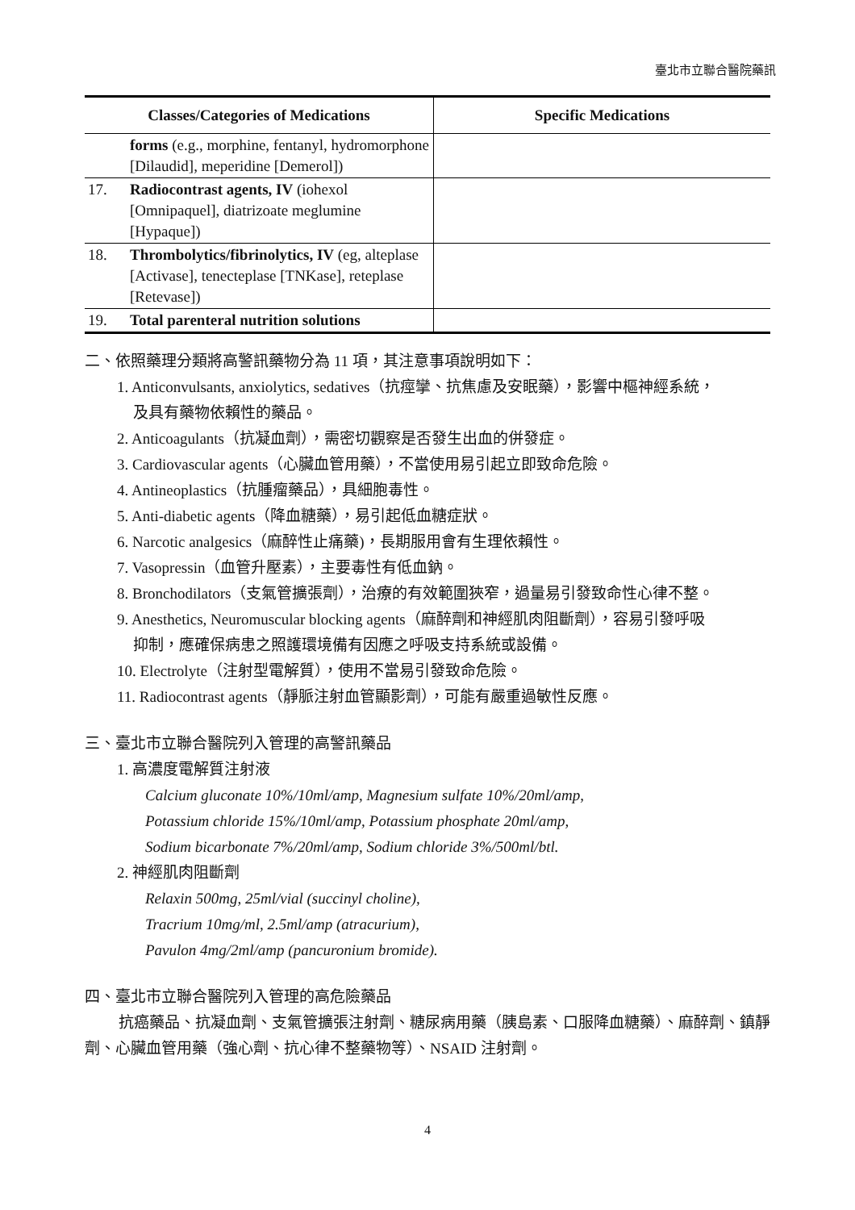臺北市立聯合醫院藥訊
| Classes/Categories of Medications | | Specific Medications |
| --- | --- | --- |
| | forms (e.g., morphine, fentanyl, hydromorphone [Dilaudid], meperidine [Demerol]) | |
| 17. | Radiocontrast agents, IV (iohexol [Omnipaquel], diatrizoate meglumine [Hypaque]) | |
| 18. | Thrombolytics/fibrinolytics, IV (eg, alteplase [Activase], tenecteplase [TNKase], reteplase [Retevase]) | |
| 19. | Total parenteral nutrition solutions | |
二、依照藥理分類將高警訊藥物分為 11 項，其注意事項說明如下：
1. Anticonvulsants, anxiolytics, sedatives（抗痙攣、抗焦慮及安眠藥），影響中樞神經系統，
及具有藥物依賴性的藥品。
2. Anticoagulants（抗凝血劑），需密切觀察是否發生出血的併發症。
3. Cardiovascular agents（心臟血管用藥），不當使用易引起立即致命危險。
4. Antineoplastics（抗腫瘤藥品），具細胞毒性。
5. Anti-diabetic agents（降血糖藥），易引起低血糖症狀。
6. Narcotic analgesics（麻醉性止痛藥)，長期服用會有生理依賴性。
7. Vasopressin（血管升壓素），主要毒性有低血鈉。
8. Bronchodilators（支氣管擴張劑），治療的有效範圍狹窄，過量易引發致命性心律不整。
9. Anesthetics, Neuromuscular blocking agents（麻醉劑和神經肌肉阻斷劑），容易引發呼吸
抑制，應確保病患之照護環境備有因應之呼吸支持系統或設備。
10. Electrolyte（注射型電解質），使用不當易引發致命危險。
11. Radiocontrast agents（靜脈注射血管顯影劑），可能有嚴重過敏性反應。
三、臺北市立聯合醫院列入管理的高警訊藥品
1. 高濃度電解質注射液
Calcium gluconate 10%/10ml/amp, Magnesium sulfate 10%/20ml/amp,
Potassium chloride 15%/10ml/amp, Potassium phosphate 20ml/amp,
Sodium bicarbonate 7%/20ml/amp, Sodium chloride 3%/500ml/btl.
2. 神經肌肉阻斷劑
Relaxin 500mg, 25ml/vial (succinyl choline),
Tracrium 10mg/ml, 2.5ml/amp (atracurium),
Pavulon 4mg/2ml/amp (pancuronium bromide).
四、臺北市立聯合醫院列入管理的高危險藥品
抗癌藥品、抗凝血劑、支氣管擴張注射劑、糖尿病用藥（胰島素、口服降血糖藥）、麻醉劑、鎮靜劑、心臟血管用藥（強心劑、抗心律不整藥物等）、NSAID 注射劑。
4